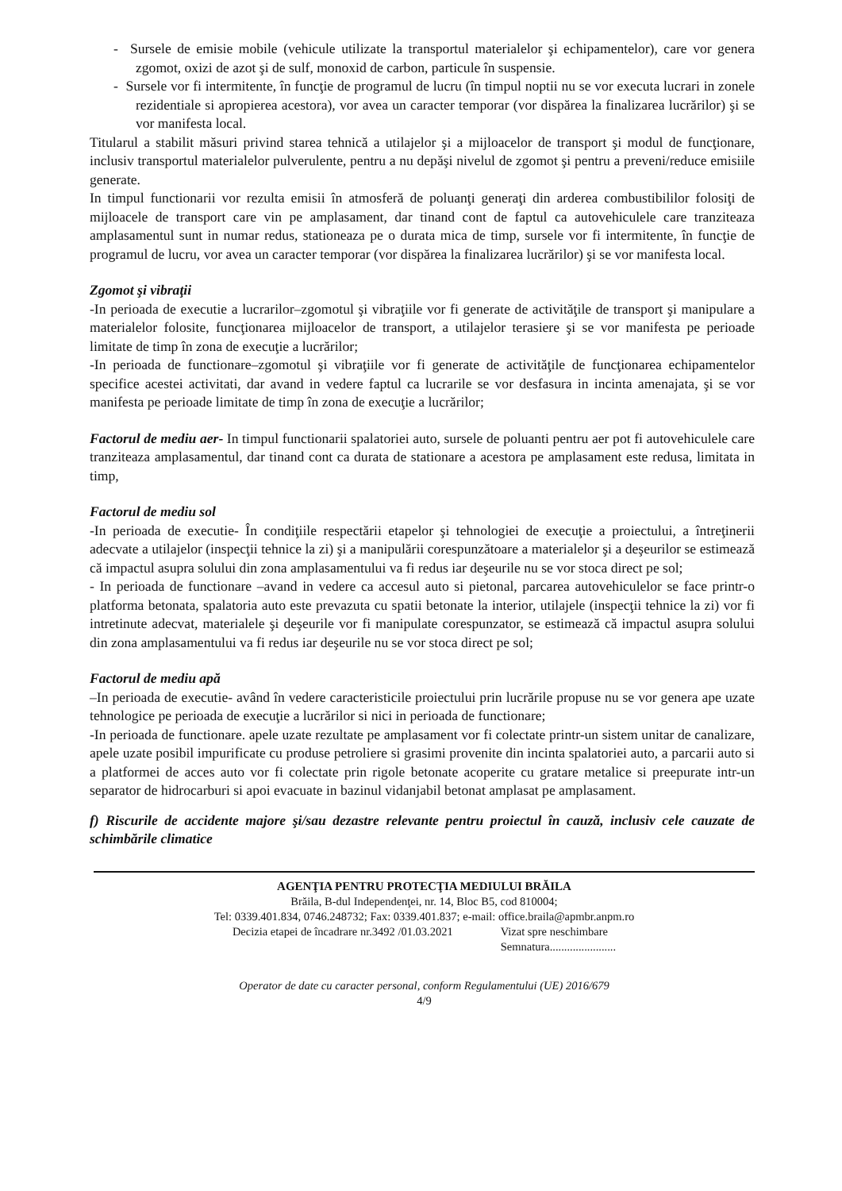- Sursele de emisie mobile (vehicule utilizate la transportul materialelor şi echipamentelor), care vor genera zgomot, oxizi de azot şi de sulf, monoxid de carbon, particule în suspensie.
- Sursele vor fi intermitente, în funcţie de programul de lucru (în timpul noptii nu se vor executa lucrari in zonele rezidentiale si apropierea acestora), vor avea un caracter temporar (vor dispărea la finalizarea lucrărilor) şi se vor manifesta local.
Titularul a stabilit măsuri privind starea tehnică a utilajelor şi a mijloacelor de transport şi modul de funcţionare, inclusiv transportul materialelor pulverulente, pentru a nu depăşi nivelul de zgomot şi pentru a preveni/reduce emisiile generate.
In timpul functionarii vor rezulta emisii în atmosferă de poluanţi generaţi din arderea combustibililor folosiţi de mijloacele de transport care vin pe amplasament, dar tinand cont de faptul ca autovehiculele care tranziteaza amplasamentul sunt in numar redus, stationeaza pe o durata mica de timp, sursele vor fi intermitente, în funcţie de programul de lucru, vor avea un caracter temporar (vor dispărea la finalizarea lucrărilor) şi se vor manifesta local.
Zgomot şi vibraţii
-In perioada de executie a lucrarilor–zgomotul şi vibraţiile vor fi generate de activităţile de transport şi manipulare a materialelor folosite, funcţionarea mijloacelor de transport, a utilajelor terasiere şi se vor manifesta pe perioade limitate de timp în zona de execuţie a lucrărilor;
-In perioada de functionare–zgomotul şi vibraţiile vor fi generate de activităţile de funcţionarea echipamentelor specifice acestei activitati, dar avand in vedere faptul ca lucrarile se vor desfasura in incinta amenajata, şi se vor manifesta pe perioade limitate de timp în zona de execuţie a lucrărilor;
Factorul de mediu aer- In timpul functionarii spalatoriei auto, sursele de poluanti pentru aer pot fi autovehiculele care tranziteaza amplasamentul, dar tinand cont ca durata de stationare a acestora pe amplasament este redusa, limitata in timp,
Factorul de mediu sol
-In perioada de executie- În condiţiile respectării etapelor şi tehnologiei de execuţie a proiectului, a întreţinerii adecvate a utilajelor (inspecţii tehnice la zi) şi a manipulării corespunzătoare a materialelor şi a deşeurilor se estimează că impactul asupra solului din zona amplasamentului va fi redus iar deşeurile nu se vor stoca direct pe sol;
- In perioada de functionare –avand in vedere ca accesul auto si pietonal, parcarea autovehiculelor se face printr-o platforma betonata, spalatoria auto este prevazuta cu spatii betonate la interior, utilajele (inspecţii tehnice la zi) vor fi intretinute adecvat, materialele şi deşeurile vor fi manipulate corespunzator, se estimează că impactul asupra solului din zona amplasamentului va fi redus iar deşeurile nu se vor stoca direct pe sol;
Factorul de mediu apă
–In perioada de executie- având în vedere caracteristicile proiectului prin lucrările propuse nu se vor genera ape uzate tehnologice pe perioada de execuţie a lucrărilor si nici in perioada de functionare;
-In perioada de functionare. apele uzate rezultate pe amplasament vor fi colectate printr-un sistem unitar de canalizare, apele uzate posibil impurificate cu produse petroliere si grasimi provenite din incinta spalatoriei auto, a parcarii auto si a platformei de acces auto vor fi colectate prin rigole betonate acoperite cu gratare metalice si preepurate intr-un separator de hidrocarburi si apoi evacuate in bazinul vidanjabil betonat amplasat pe amplasament.
f) Riscurile de accidente majore şi/sau dezastre relevante pentru proiectul în cauză, inclusiv cele cauzate de schimbările climatice
AGENŢIA PENTRU PROTECŢIA MEDIULUI BRĂILA
Brăila, B-dul Independenţei, nr. 14, Bloc B5, cod 810004;
Tel: 0339.401.834, 0746.248732; Fax: 0339.401.837; e-mail: office.braila@apmbr.anpm.ro
Decizia etapei de încadrare nr.3492 /01.03.2021
Vizat spre neschimbare
Semnatura.......................
Operator de date cu caracter personal, conform Regulamentului (UE) 2016/679
4/9